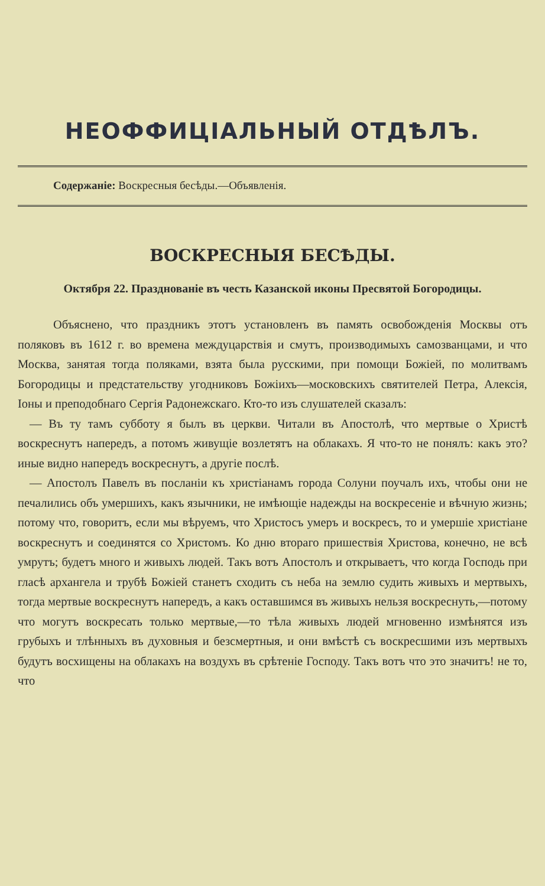НЕОФФИЦІАЛЬНЫЙ ОТДѢЛЪ.
Содержаніе: Воскресныя бесѣды.—Объявленія.
ВОСКРЕСНЫЯ БЕСѢДЫ.
Октября 22. Празднованіе въ честь Казанской иконы Пресвятой Богородицы.
Объяснено, что праздникъ этотъ установленъ въ память освобожденія Москвы отъ поляковъ въ 1612 г. во времена междуцарствія и смутъ, производимыхъ самозванцами, и что Москва, занятая тогда поляками, взята была русскими, при помощи Божіей, по молитвамъ Богородицы и предстательству угодниковъ Божіихъ—московскихъ святителей Петра, Алексія, Іоны и преподобнаго Сергія Радонежскаго. Кто-то изъ слушателей сказалъ:
— Въ ту тамъ субботу я былъ въ церкви. Читали въ Апостолѣ, что мертвые о Христѣ воскреснутъ напередъ, а потомъ живущіе возлетятъ на облакахъ. Я что-то не понялъ: какъ это? иные видно напередъ воскреснутъ, а другіе послѣ.
— Апостолъ Павелъ въ посланіи къ христіанамъ города Солуни поучалъ ихъ, чтобы они не печалились объ умершихъ, какъ язычники, не имѣющіе надежды на воскресеніе и вѣчную жизнь; потому что, говоритъ, если мы вѣруемъ, что Христосъ умеръ и воскресъ, то и умершіе христіане воскреснутъ и соединятся со Христомъ. Ко дню втораго пришествія Христова, конечно, не всѣ умрутъ; будетъ много и живыхъ людей. Такъ вотъ Апостолъ и открываетъ, что когда Господь при гласѣ архангела и трубѣ Божіей станетъ сходить съ неба на землю судить живыхъ и мертвыхъ, тогда мертвые воскреснутъ напередъ, а какъ оставшимся въ живыхъ нельзя воскреснуть,—потому что могутъ воскресать только мертвые,—то тѣла живыхъ людей мгновенно измѣнятся изъ грубыхъ и тлѣнныхъ въ духовныя и безсмертныя, и они вмѣстѣ съ воскресшими изъ мертвыхъ будутъ восхищены на облакахъ на воздухъ въ срѣтеніе Господу. Такъ вотъ что это значитъ! не то, что